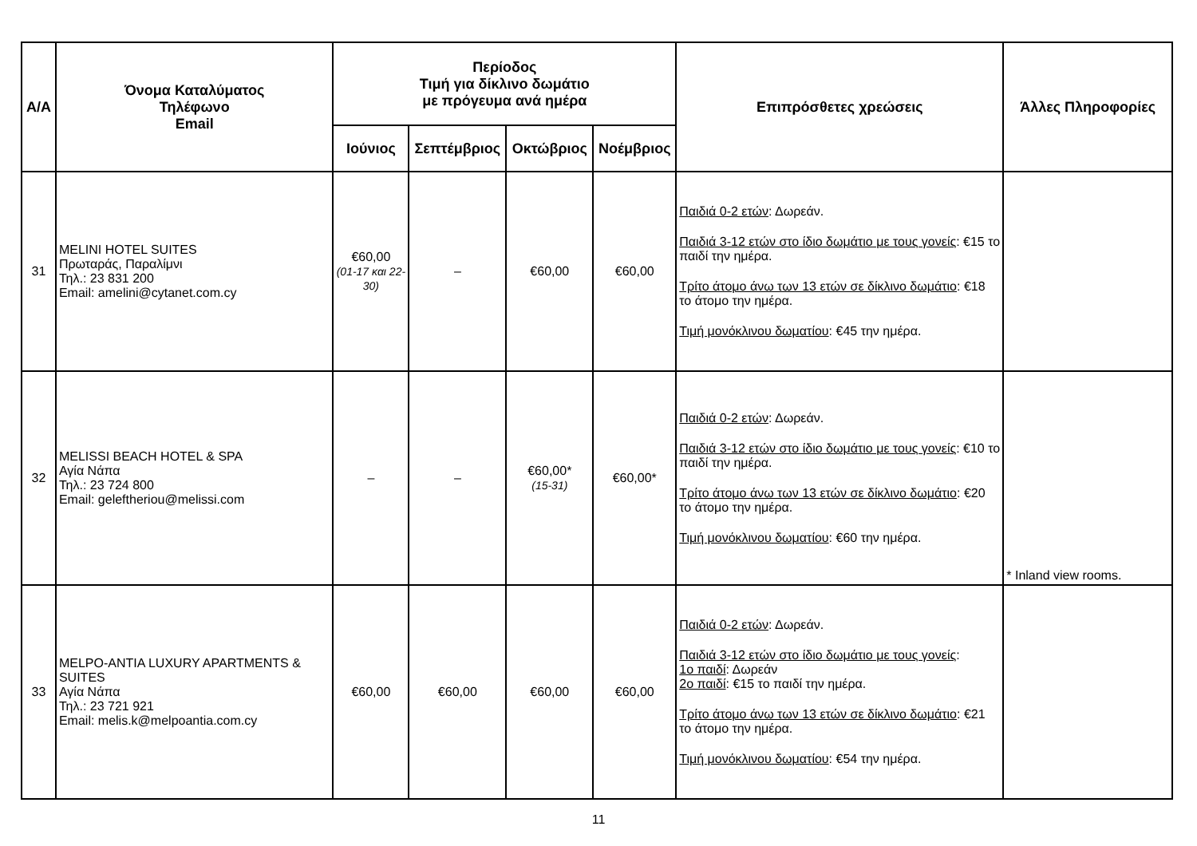| Α/Α | Όνομα Καταλύματος Τηλέφωνο Email | Περίοδος Τιμή για δίκλινο δωμάτιο με πρόγευμα ανά ημέρα | | | | Επιπρόσθετες χρεώσεις | Άλλες Πληροφορίες |
| --- | --- | --- | --- | --- | --- | --- | --- |
| | | Ιούνιος | Σεπτέμβριος | Οκτώβριος | Νοέμβριος | | |
| 31 | MELINI HOTEL SUITES Πρωταράς, Παραλίμνι Τηλ.: 23 831 200 Email: amelini@cytanet.com.cy | €60,00 (01-17 και 22-30) | – | €60,00 | €60,00 | Παιδιά 0-2 ετών : Δωρεάν. Παιδιά 3-12 ετών στο ίδιο δωμάτιο με τους γονείς : €15 το παιδί την ημέρα. Τρίτο άτομο άνω των 13 ετών σε δίκλινο δωμάτιο : €18 το άτομο την ημέρα. Τιμή μονόκλινου δωματίου : €45 την ημέρα. | |
| 32 | MELISSI BEACH HOTEL & SPA Αγία Νάπα Τηλ.: 23 724 800 Email: geleftheriou@melissi.com | – | – | €60,00* (15-31) | €60,00* | Παιδιά 0-2 ετών : Δωρεάν. Παιδιά 3-12 ετών στο ίδιο δωμάτιο με τους γονείς : €10 το παιδί την ημέρα. Τρίτο άτομο άνω των 13 ετών σε δίκλινο δωμάτιο : €20 το άτομο την ημέρα. Τιμή μονόκλινου δωματίου : €60 την ημέρα. | * Inland view rooms. |
| 33 | MELPO-ANTIA LUXURY APARTMENTS & SUITES Αγία Νάπα Τηλ.: 23 721 921 Email: melis.k@melpoantia.com.cy | €60,00 | €60,00 | €60,00 | €60,00 | Παιδιά 0-2 ετών : Δωρεάν. Παιδιά 3-12 ετών στο ίδιο δωμάτιο με τους γονείς : 1ο παιδί : Δωρεάν 2ο παιδί : €15 το παιδί την ημέρα. Τρίτο άτομο άνω των 13 ετών σε δίκλινο δωμάτιο : €21 το άτομο την ημέρα. Τιμή μονόκλινου δωματίου : €54 την ημέρα. | |
11